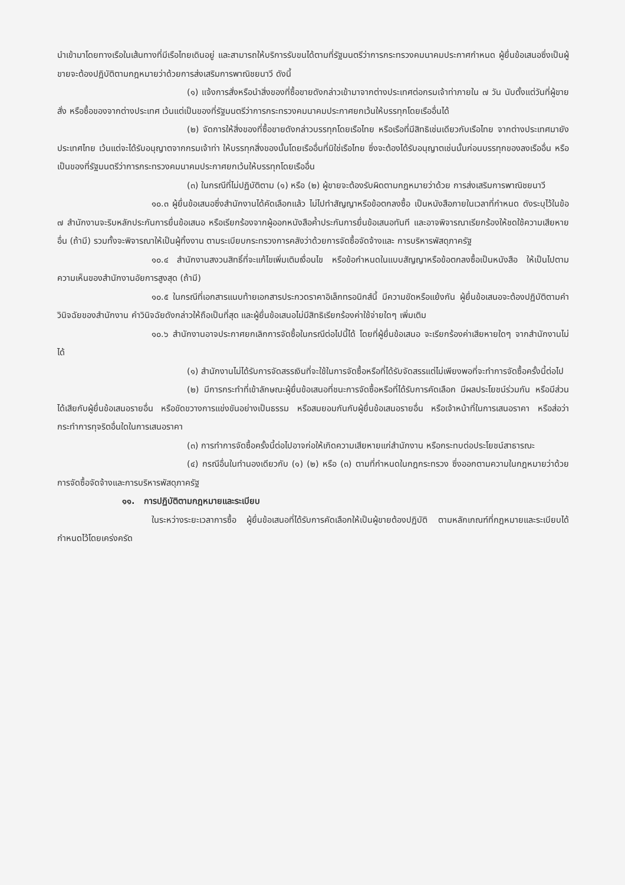นำเข้ามาโดยทางเรือในเส้นทางที่มีเรือไทยเดินอยู่ และสามารถให้บริการรับขนได้ตามที่รัฐมนตรีว่าการกระทรวงคมนาคมประกาศกำหนด ผู้ยื่นข้อเสนอซึ่งเป็นผู้ขายจะต้องปฏิบัติตามกฎหมายว่าด้วยการส่งเสริมการพาณิชยนาวี ดังนี้
(๑) แจ้งการสั่งหรือนำสิ่งของที่ซื้อขายดังกล่าวเข้ามาจากต่างประเทศต่อกรมเจ้าท่าภายใน ๗ วัน นับตั้งแต่วันที่ผู้ขายสั่ง หรือซื้อของจากต่างประเทศ เว้นแต่เป็นของที่รัฐมนตรีว่าการกระทรวงคมนาคมประกาศยกเว้นให้บรรทุกโดยเรืออื่นได้
(๒) จัดการให้สิ่งของที่ซื้อขายดังกล่าวบรรทุกโดยเรือไทย หรือเรือที่มีสิทธิเช่นเดียวกับเรือไทย จากต่างประเทศมายังประเทศไทย เว้นแต่จะได้รับอนุญาตจากกรมเจ้าท่า ให้บรรทุกสิ่งของนั้นโดยเรืออื่นที่มิใช่เรือไทย ซึ่งจะต้องได้รับอนุญาตเช่นนั้นก่อนบรรทุกของลงเรืออื่น หรือเป็นของที่รัฐมนตรีว่าการกระทรวงคมนาคมประกาศยกเว้นให้บรรทุกโดยเรืออื่น
(๓) ในกรณีที่ไม่ปฏิบัติตาม (๑) หรือ (๒) ผู้ขายจะต้องรับผิดตามกฎหมายว่าด้วย การส่งเสริมการพาณิชยนาวี
๑๐.๓ ผู้ยื่นข้อเสนอซึ่งสำนักงานได้คัดเลือกแล้ว ไม่ไปทำสัญญาหรือข้อตกลงซื้อ เป็นหนังสือภายในเวลาที่กำหนด ดังระบุไว้ในข้อ ๗ สำนักงานจะริบหลักประกันการยื่นข้อเสนอ หรือเรียกร้องจากผู้ออกหนังสือค้ำประกันการยื่นข้อเสนอทันที และอาจพิจารณาเรียกร้องให้ชดใช้ความเสียหายอื่น (ถ้ามี) รวมทั้งจะพิจารณาให้เป็นผู้ทิ้งงาน ตามระเบียบกระทรวงการคลังว่าด้วยการจัดซื้อจัดจ้างและ การบริหารพัสดุภาครัฐ
๑๐.๔ สำนักงานสงวนสิทธิ์ที่จะแก้ไขเพิ่มเติมเงื่อนไข หรือข้อกำหนดในแบบสัญญาหรือข้อตกลงซื้อเป็นหนังสือ ให้เป็นไปตามความเห็นของสำนักงานอัยการสูงสุด (ถ้ามี)
๑๐.๕ ในกรณีที่เอกสารแนบท้ายเอกสารประกวดราคาอิเล็กทรอนิกส์นี้ มีความขัดหรือแย้งกัน ผู้ยื่นข้อเสนอจะต้องปฏิบัติตามคำวินิจฉัยของสำนักงาน คำวินิจฉัยดังกล่าวให้ถือเป็นที่สุด และผู้ยื่นข้อเสนอไม่มีสิทธิเรียกร้องค่าใช้จ่ายใดๆ เพิ่มเติม
๑๐.๖ สำนักงานอาจประกาศยกเลิกการจัดซื้อในกรณีต่อไปนี้ได้ โดยที่ผู้ยื่นข้อเสนอ จะเรียกร้องค่าเสียหายใดๆ จากสำนักงานไม่ได้
(๑) สำนักงานไม่ได้รับการจัดสรรเงินที่จะใช้ในการจัดซื้อหรือที่ได้รับจัดสรรแต่ไม่เพียงพอที่จะทำการจัดซื้อครั้งนี้ต่อไป
(๒) มีการกระทำที่เข้าลักษณะผู้ยื่นข้อเสนอที่ชนะการจัดซื้อหรือที่ได้รับการคัดเลือก มีผลประโยชน์ร่วมกัน หรือมีส่วนได้เสียกับผู้ยื่นข้อเสนอรายอื่น หรือขัดขวางการแข่งขันอย่างเป็นธรรม หรือสมยอมกันกับผู้ยื่นข้อเสนอรายอื่น หรือเจ้าหน้าที่ในการเสนอราคา หรือส่อว่ากระทำการทุจริตอื่นใดในการเสนอราคา
(๓) การทำการจัดซื้อครั้งนี้ต่อไปอาจก่อให้เกิดความเสียหายแก่สำนักงาน หรือกระทบต่อประโยชน์สาธารณะ
(๔) กรณีอื่นในทำนองเดียวกับ (๑) (๒) หรือ (๓) ตามที่กำหนดในกฎกระทรวง ซึ่งออกตามความในกฎหมายว่าด้วยการจัดซื้อจัดจ้างและการบริหารพัสดุภาครัฐ
๑๑. การปฏิบัติตามกฎหมายและระเบียบ
ในระหว่างระยะเวลาการซื้อ ผู้ยื่นข้อเสนอที่ได้รับการคัดเลือกให้เป็นผู้ขายต้องปฏิบัติ ตามหลักเกณฑ์ที่กฎหมายและระเบียบได้กำหนดไว้โดยเคร่งครัด